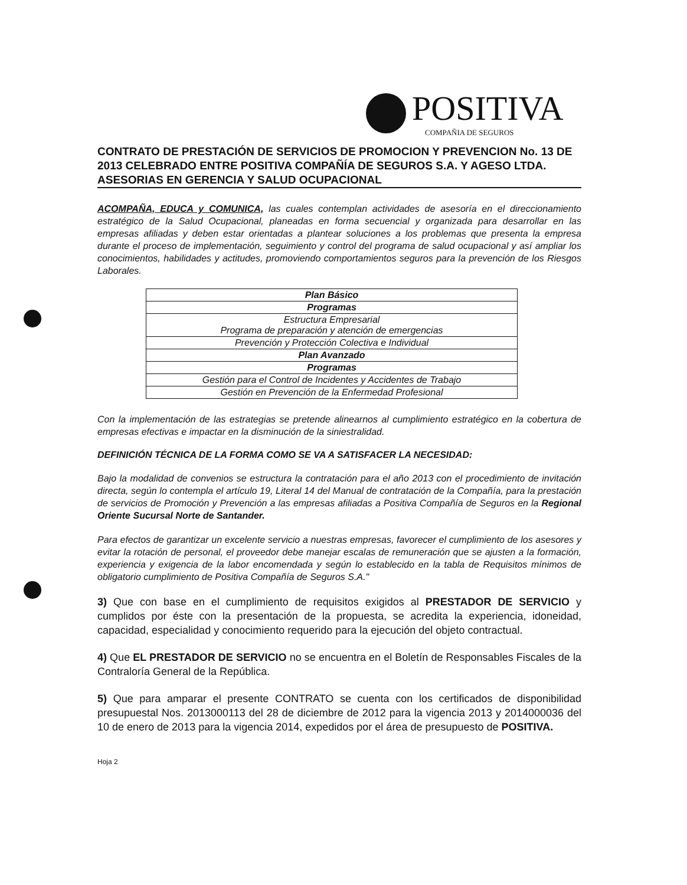POSITIVA
COMPAÑIA DE SEGUROS
CONTRATO DE PRESTACIÓN DE SERVICIOS DE PROMOCION Y PREVENCION No. 13 DE 2013 CELEBRADO ENTRE POSITIVA COMPAÑÍA DE SEGUROS S.A. Y AGESO LTDA. ASESORIAS EN GERENCIA Y SALUD OCUPACIONAL
ACOMPAÑA, EDUCA y COMUNICA, las cuales contemplan actividades de asesoría en el direccionamiento estratégico de la Salud Ocupacional, planeadas en forma secuencial y organizada para desarrollar en las empresas afiliadas y deben estar orientadas a plantear soluciones a los problemas que presenta la empresa durante el proceso de implementación, seguimiento y control del programa de salud ocupacional y así ampliar los conocimientos, habilidades y actitudes, promoviendo comportamientos seguros para la prevención de los Riesgos Laborales.
| Plan Básico |
| Programas |
| Estructura Empresarial Programa de preparación y atención de emergencias |
| Prevención y Protección Colectiva e Individual |
| Plan Avanzado |
| Programas |
| Gestión para el Control de Incidentes y Accidentes de Trabajo |
| Gestión en Prevención de la Enfermedad Profesional |
Con la implementación de las estrategias se pretende alinearnos al cumplimiento estratégico en la cobertura de empresas efectivas e impactar en la disminución de la siniestralidad.
DEFINICIÓN TÉCNICA DE LA FORMA COMO SE VA A SATISFACER LA NECESIDAD:
Bajo la modalidad de convenios se estructura la contratación para el año 2013 con el procedimiento de invitación directa, según lo contempla el artículo 19, Literal 14 del Manual de contratación de la Compañía, para la prestación de servicios de Promoción y Prevención a las empresas afiliadas a Positiva Compañía de Seguros en la Regional Oriente Sucursal Norte de Santander.
Para efectos de garantizar un excelente servicio a nuestras empresas, favorecer el cumplimiento de los asesores y evitar la rotación de personal, el proveedor debe manejar escalas de remuneración que se ajusten a la formación, experiencia y exigencia de la labor encomendada y según lo establecido en la tabla de Requisitos mínimos de obligatorio cumplimiento de Positiva Compañía de Seguros S.A."
3) Que con base en el cumplimiento de requisitos exigidos al PRESTADOR DE SERVICIO y cumplidos por éste con la presentación de la propuesta, se acredita la experiencia, idoneidad, capacidad, especialidad y conocimiento requerido para la ejecución del objeto contractual.
4) Que EL PRESTADOR DE SERVICIO no se encuentra en el Boletín de Responsables Fiscales de la Contraloría General de la República.
5) Que para amparar el presente CONTRATO se cuenta con los certificados de disponibilidad presupuestal Nos. 2013000113 del 28 de diciembre de 2012 para la vigencia 2013 y 2014000036 del 10 de enero de 2013 para la vigencia 2014, expedidos por el área de presupuesto de POSITIVA.
Hoja 2